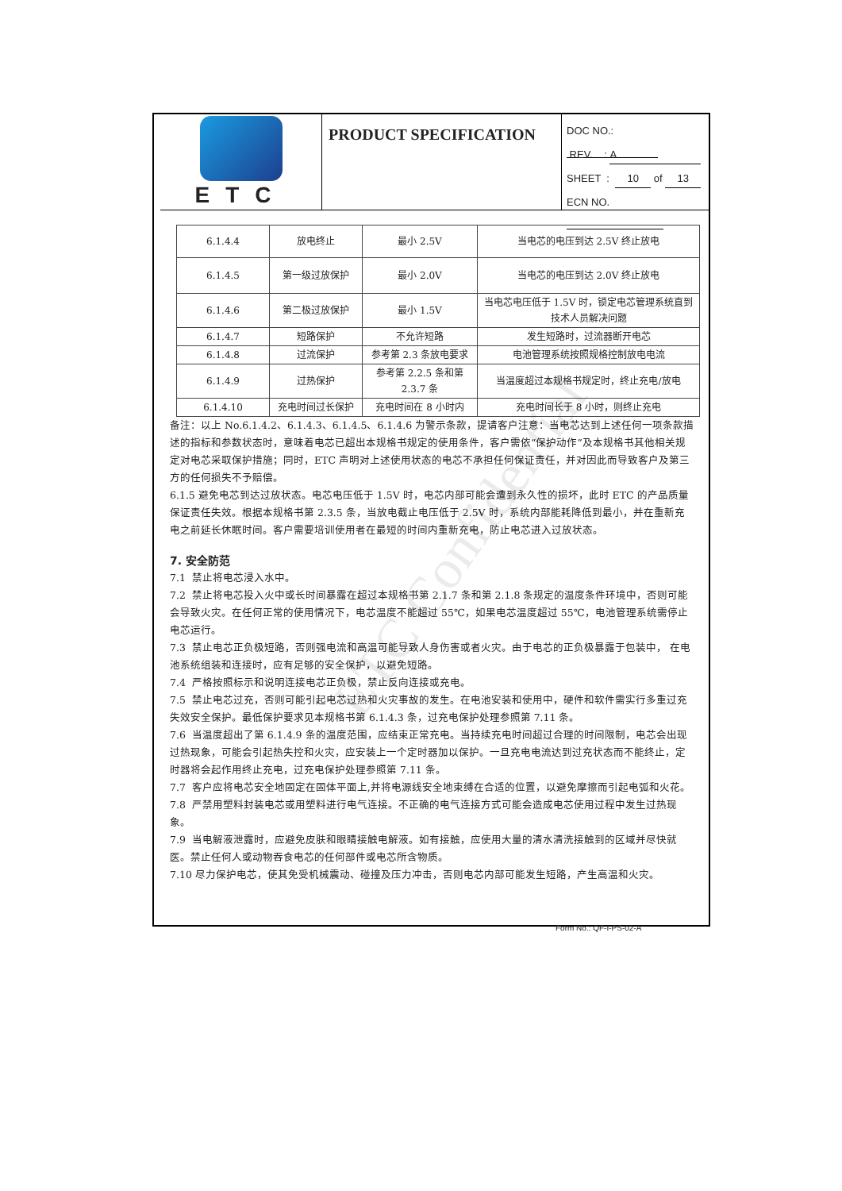ETC
PRODUCT SPECIFICATION
DOC NO.:
REV. : A
SHEET : 10 of 13
ECN NO.
| 6.1.4.4 | 放电终止 | 最小 2.5V | 当电芯的电压到达 2.5V 终止放电 |
| 6.1.4.5 | 第一级过放保护 | 最小 2.0V | 当电芯的电压到达 2.0V 终止放电 |
| 6.1.4.6 | 第二极过放保护 | 最小 1.5V | 当电芯电压低于 1.5V 时，锁定电芯管理系统直到技术人员解决问题 |
| 6.1.4.7 | 短路保护 | 不允许短路 | 发生短路时，过流器断开电芯 |
| 6.1.4.8 | 过流保护 | 参考第 2.3 条放电要求 | 电池管理系统按照规格控制放电电流 |
| 6.1.4.9 | 过热保护 | 参考第 2.2.5 条和第 2.3.7 条 | 当温度超过本规格书规定时，终止充电/放电 |
| 6.1.4.10 | 充电时间过长保护 | 充电时间在 8 小时内 | 充电时间长于 8 小时，则终止充电 |
备注：以上 No.6.1.4.2、6.1.4.3、6.1.4.5、6.1.4.6 为警示条款，提请客户注意：当电芯达到上述任何一项条款描述的指标和参数状态时，意味着电芯已超出本规格书规定的使用条件，客户需依“保护动作”及本规格书其他相关规定对电芯采取保护措施；同时，ETC 声明对上述使用状态的电芯不承担任何保证责任，并对因此而导致客户及第三方的任何损失不予赔偿。
6.1.5 避免电芯到达过放状态。电芯电压低于 1.5V 时，电芯内部可能会遭到永久性的损坏，此时 ETC 的产品质量保证责任失效。根据本规格书第 2.3.5 条，当放电截止电压低于 2.5V 时，系统内部能耗降低到最小，并在重新充电之前延长休眠时间。客户需要培训使用者在最短的时间内重新充电，防止电芯进入过放状态。
7. 安全防范
7.1 禁止将电芯浸入水中。
7.2 禁止将电芯投入火中或长时间暴露在超过本规格书第 2.1.7 条和第 2.1.8 条规定的温度条件环境中，否则可能会导致火灾。在任何正常的使用情况下，电芯温度不能超过 55℃，如果电芯温度超过 55℃，电池管理系统需停止电芯运行。
7.3 禁止电芯正负极短路，否则强电流和高温可能导致人身伤害或者火灾。由于电芯的正负极暴露于包装中， 在电池系统组装和连接时，应有足够的安全保护，以避免短路。
7.4 严格按照标示和说明连接电芯正负极，禁止反向连接或充电。
7.5 禁止电芯过充，否则可能引起电芯过热和火灾事故的发生。在电池安装和使用中，硬件和软件需实行多重过充失效安全保护。最低保护要求见本规格书第 6.1.4.3 条，过充电保护处理参照第 7.11 条。
7.6 当温度超出了第 6.1.4.9 条的温度范围，应结束正常充电。当持续充电时间超过合理的时间限制，电芯会出现过热现象，可能会引起热失控和火灾，应安装上一个定时器加以保护。一旦充电电流达到过充状态而不能终止，定时器将会起作用终止充电，过充电保护处理参照第 7.11 条。
7.7 客户应将电芯安全地固定在固体平面上,并将电源线安全地束缚在合适的位置，以避免摩擦而引起电弧和火花。
7.8 严禁用塑料封装电芯或用塑料进行电气连接。不正确的电气连接方式可能会造成电芯使用过程中发生过热现象。
7.9 当电解液泄露时，应避免皮肤和眼睛接触电解液。如有接触，应使用大量的清水清洗接触到的区域并尽快就医。禁止任何人或动物吞食电芯的任何部件或电芯所含物质。
7.10 尽力保护电芯，使其免受机械震动、碰撞及压力冲击，否则电芯内部可能发生短路，产生高温和火灾。
Form No.: QF-I-PS-02-A
ETC Confidential